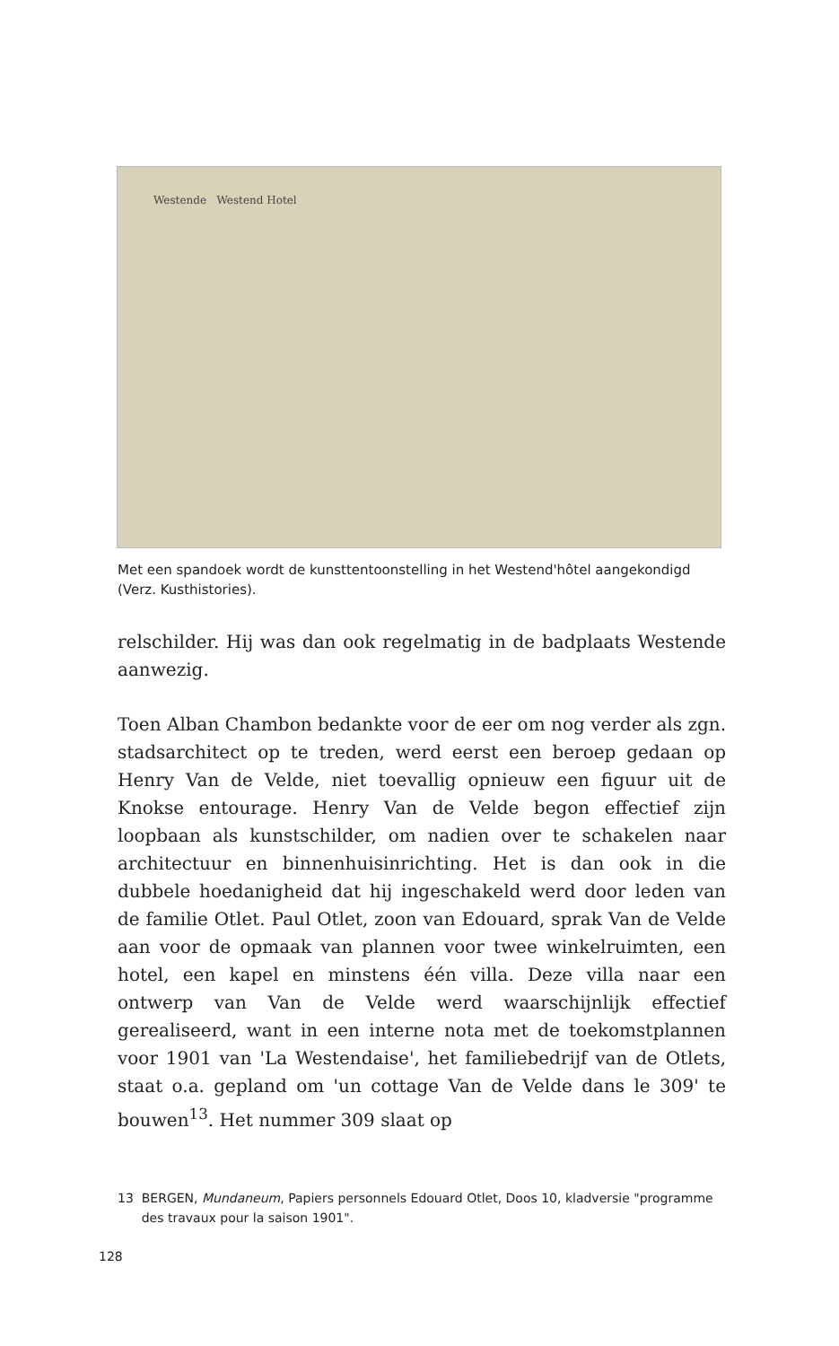Westende Westend Hotel
Met een spandoek wordt de kunsttentoonstelling in het Westend'hôtel aangekondigd (Verz. Kusthistories).
relschilder. Hij was dan ook regelmatig in de badplaats Westende aanwezig.
Toen Alban Chambon bedankte voor de eer om nog verder als zgn. stadsarchitect op te treden, werd eerst een beroep gedaan op Henry Van de Velde, niet toevallig opnieuw een figuur uit de Knokse entourage. Henry Van de Velde begon effectief zijn loopbaan als kunstschilder, om nadien over te schakelen naar architectuur en binnenhuisinrichting. Het is dan ook in die dubbele hoedanigheid dat hij ingeschakeld werd door leden van de familie Otlet. Paul Otlet, zoon van Edouard, sprak Van de Velde aan voor de opmaak van plannen voor twee winkelruimten, een hotel, een kapel en minstens één villa. Deze villa naar een ontwerp van Van de Velde werd waarschijnlijk effectief gerealiseerd, want in een interne nota met de toekomstplannen voor 1901 van 'La Westendaise', het familiebedrijf van de Otlets, staat o.a. gepland om 'un cottage Van de Velde dans le 309' te bouwen<sup>13</sup>. Het nummer 309 slaat op
13 BERGEN, Mundaneum, Papiers personnels Edouard Otlet, Doos 10, kladversie "programme des travaux pour la saison 1901".
128